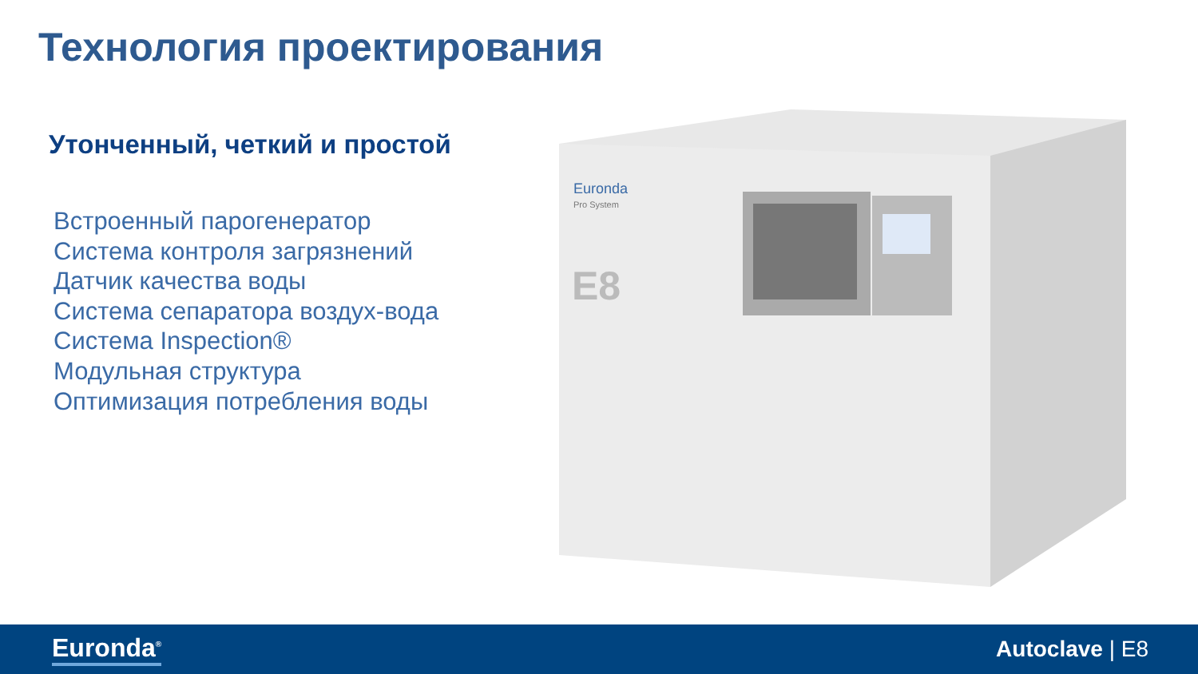Технология проектирования
Утонченный, четкий и простой
Встроенный парогенератор
Система контроля загрязнений
Датчик качества воды
Система сепаратора воздух-вода
Система Inspection®
Модульная структура
Оптимизация потребления воды
Euronda
Pro System
E8
Euronda<sup>®</sup> Autoclave | E8